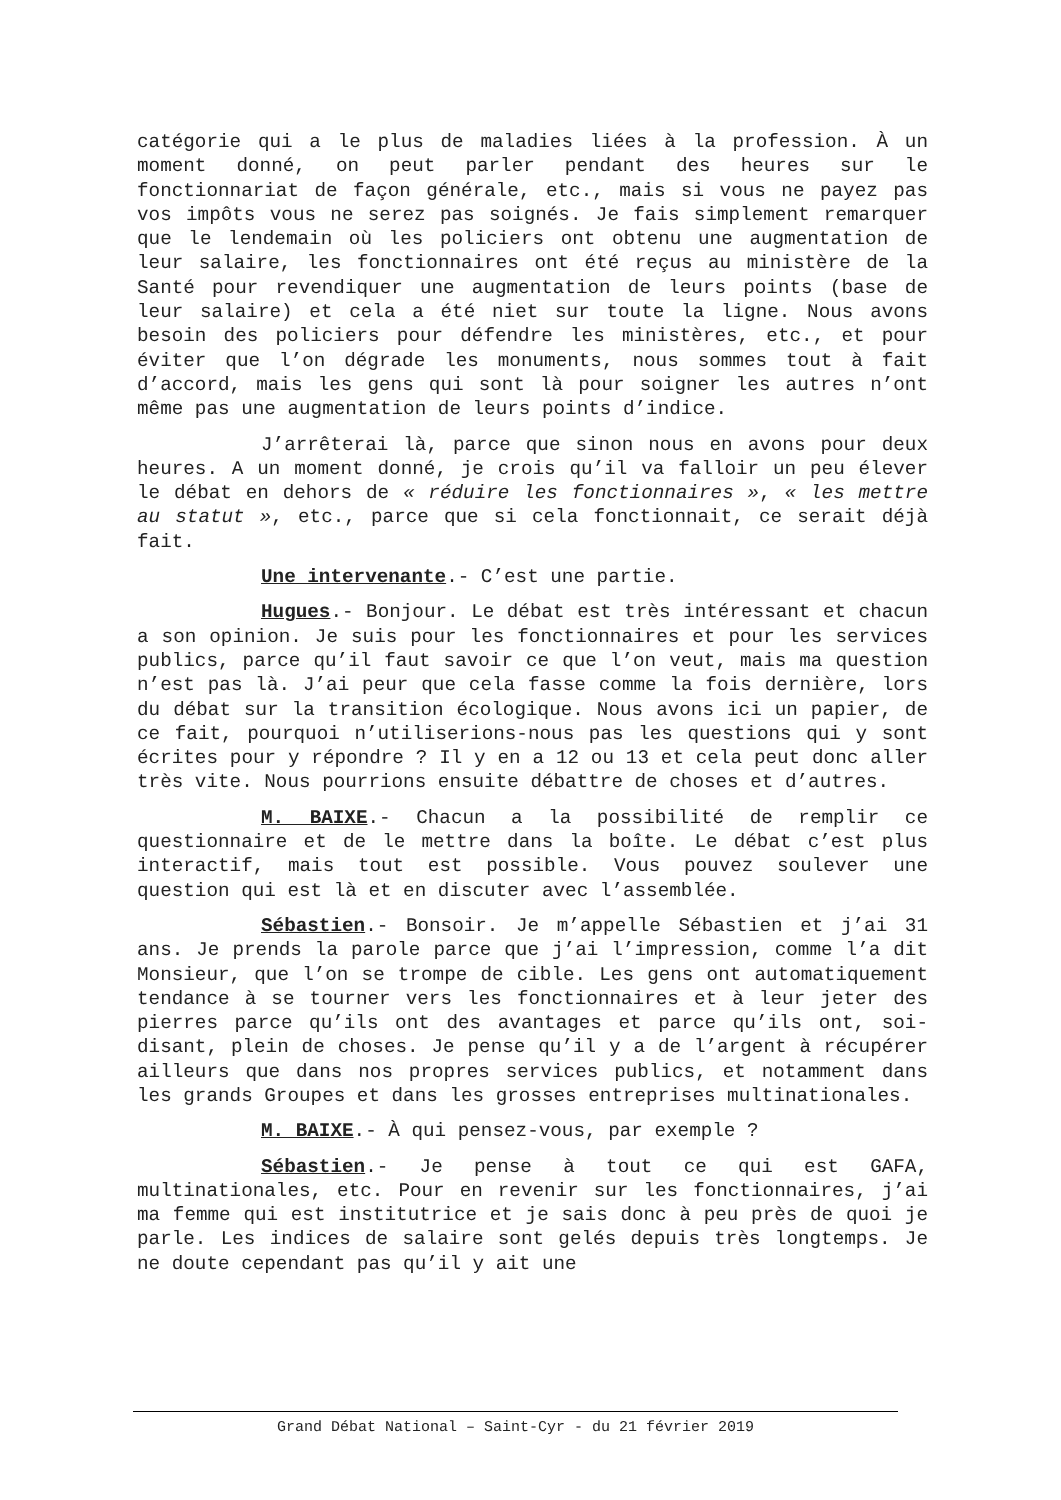catégorie qui a le plus de maladies liées à la profession. À un moment donné, on peut parler pendant des heures sur le fonctionnariat de façon générale, etc., mais si vous ne payez pas vos impôts vous ne serez pas soignés. Je fais simplement remarquer que le lendemain où les policiers ont obtenu une augmentation de leur salaire, les fonctionnaires ont été reçus au ministère de la Santé pour revendiquer une augmentation de leurs points (base de leur salaire) et cela a été niet sur toute la ligne. Nous avons besoin des policiers pour défendre les ministères, etc., et pour éviter que l’on dégrade les monuments, nous sommes tout à fait d’accord, mais les gens qui sont là pour soigner les autres n’ont même pas une augmentation de leurs points d’indice.
J’arrêterai là, parce que sinon nous en avons pour deux heures. A un moment donné, je crois qu’il va falloir un peu élever le débat en dehors de « réduire les fonctionnaires », « les mettre au statut », etc., parce que si cela fonctionnait, ce serait déjà fait.
Une intervenante.- C’est une partie.
Hugues.- Bonjour. Le débat est très intéressant et chacun a son opinion. Je suis pour les fonctionnaires et pour les services publics, parce qu’il faut savoir ce que l’on veut, mais ma question n’est pas là. J’ai peur que cela fasse comme la fois dernière, lors du débat sur la transition écologique. Nous avons ici un papier, de ce fait, pourquoi n’utiliserions-nous pas les questions qui y sont écrites pour y répondre ? Il y en a 12 ou 13 et cela peut donc aller très vite. Nous pourrions ensuite débattre de choses et d’autres.
M. BAIXE.- Chacun a la possibilité de remplir ce questionnaire et de le mettre dans la boîte. Le débat c’est plus interactif, mais tout est possible. Vous pouvez soulever une question qui est là et en discuter avec l’assemblée.
Sébastien.- Bonsoir. Je m’appelle Sébastien et j’ai 31 ans. Je prends la parole parce que j’ai l’impression, comme l’a dit Monsieur, que l’on se trompe de cible. Les gens ont automatiquement tendance à se tourner vers les fonctionnaires et à leur jeter des pierres parce qu’ils ont des avantages et parce qu’ils ont, soi-disant, plein de choses. Je pense qu’il y a de l’argent à récupérer ailleurs que dans nos propres services publics, et notamment dans les grands Groupes et dans les grosses entreprises multinationales.
M. BAIXE.- À qui pensez-vous, par exemple ?
Sébastien.- Je pense à tout ce qui est GAFA, multinationales, etc. Pour en revenir sur les fonctionnaires, j’ai ma femme qui est institutrice et je sais donc à peu près de quoi je parle. Les indices de salaire sont gelés depuis très longtemps. Je ne doute cependant pas qu’il y ait une
Grand Débat National – Saint-Cyr - du 21 février 2019